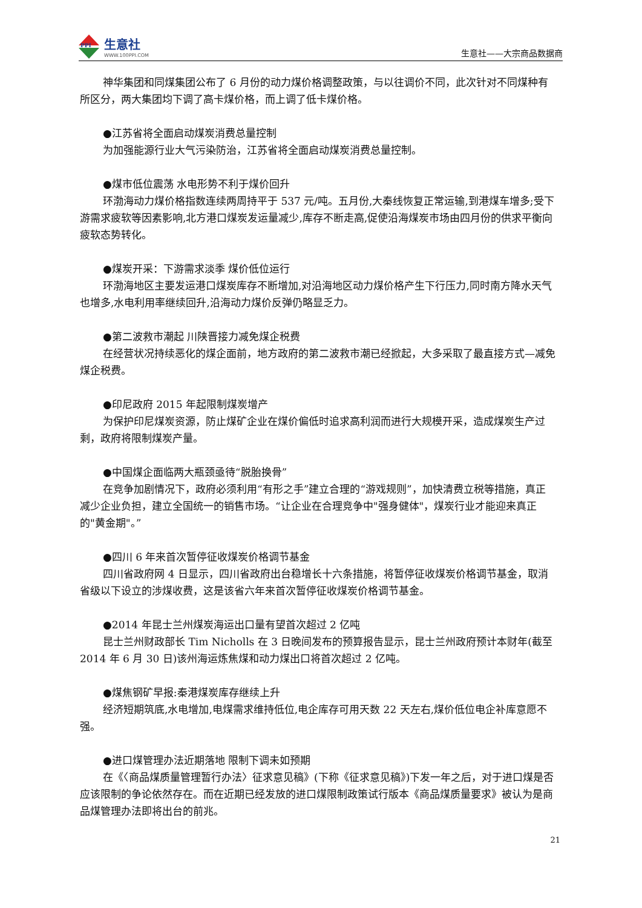PPI
生意社
WWW.100PPI.COM
生意社——大宗商品数据商
神华集团和同煤集团公布了 6 月份的动力煤价格调整政策，与以往调价不同，此次针对不同煤种有所区分，两大集团均下调了高卡煤价格，而上调了低卡煤价格。
●江苏省将全面启动煤炭消费总量控制
为加强能源行业大气污染防治，江苏省将全面启动煤炭消费总量控制。
●煤市低位震荡 水电形势不利于煤价回升
环渤海动力煤价格指数连续两周持平于 537 元/吨。五月份,大秦线恢复正常运输,到港煤车增多;受下游需求疲软等因素影响,北方港口煤炭发运量减少,库存不断走高,促使沿海煤炭市场由四月份的供求平衡向疲软态势转化。
●煤炭开采：下游需求淡季 煤价低位运行
环渤海地区主要发运港口煤炭库存不断增加,对沿海地区动力煤价格产生下行压力,同时南方降水天气也增多,水电利用率继续回升,沿海动力煤价反弹仍略显乏力。
●第二波救市潮起 川陕晋接力减免煤企税费
在经营状况持续恶化的煤企面前，地方政府的第二波救市潮已经掀起，大多采取了最直接方式—减免煤企税费。
●印尼政府 2015 年起限制煤炭增产
为保护印尼煤炭资源，防止煤矿企业在煤价偏低时追求高利润而进行大规模开采，造成煤炭生产过剩，政府将限制煤炭产量。
●中国煤企面临两大瓶颈亟待“脱胎换骨”
在竞争加剧情况下，政府必须利用“有形之手”建立合理的“游戏规则”，加快清费立税等措施，真正减少企业负担，建立全国统一的销售市场。“让企业在合理竞争中"强身健体"，煤炭行业才能迎来真正的"黄金期"。”
●四川 6 年来首次暂停征收煤炭价格调节基金
四川省政府网 4 日显示，四川省政府出台稳增长十六条措施，将暂停征收煤炭价格调节基金，取消省级以下设立的涉煤收费，这是该省六年来首次暂停征收煤炭价格调节基金。
●2014 年昆士兰州煤炭海运出口量有望首次超过 2 亿吨
昆士兰州财政部长 Tim Nicholls 在 3 日晚间发布的预算报告显示，昆士兰州政府预计本财年(截至 2014 年 6 月 30 日)该州海运炼焦煤和动力煤出口将首次超过 2 亿吨。
●煤焦钢矿早报:秦港煤炭库存继续上升
经济短期筑底,水电增加,电煤需求维持低位,电企库存可用天数 22 天左右,煤价低位电企补库意愿不强。
●进口煤管理办法近期落地 限制下调未如预期
在《〈商品煤质量管理暂行办法〉征求意见稿》(下称《征求意见稿》)下发一年之后，对于进口煤是否应该限制的争论依然存在。而在近期已经发放的进口煤限制政策试行版本《商品煤质量要求》被认为是商品煤管理办法即将出台的前兆。
21